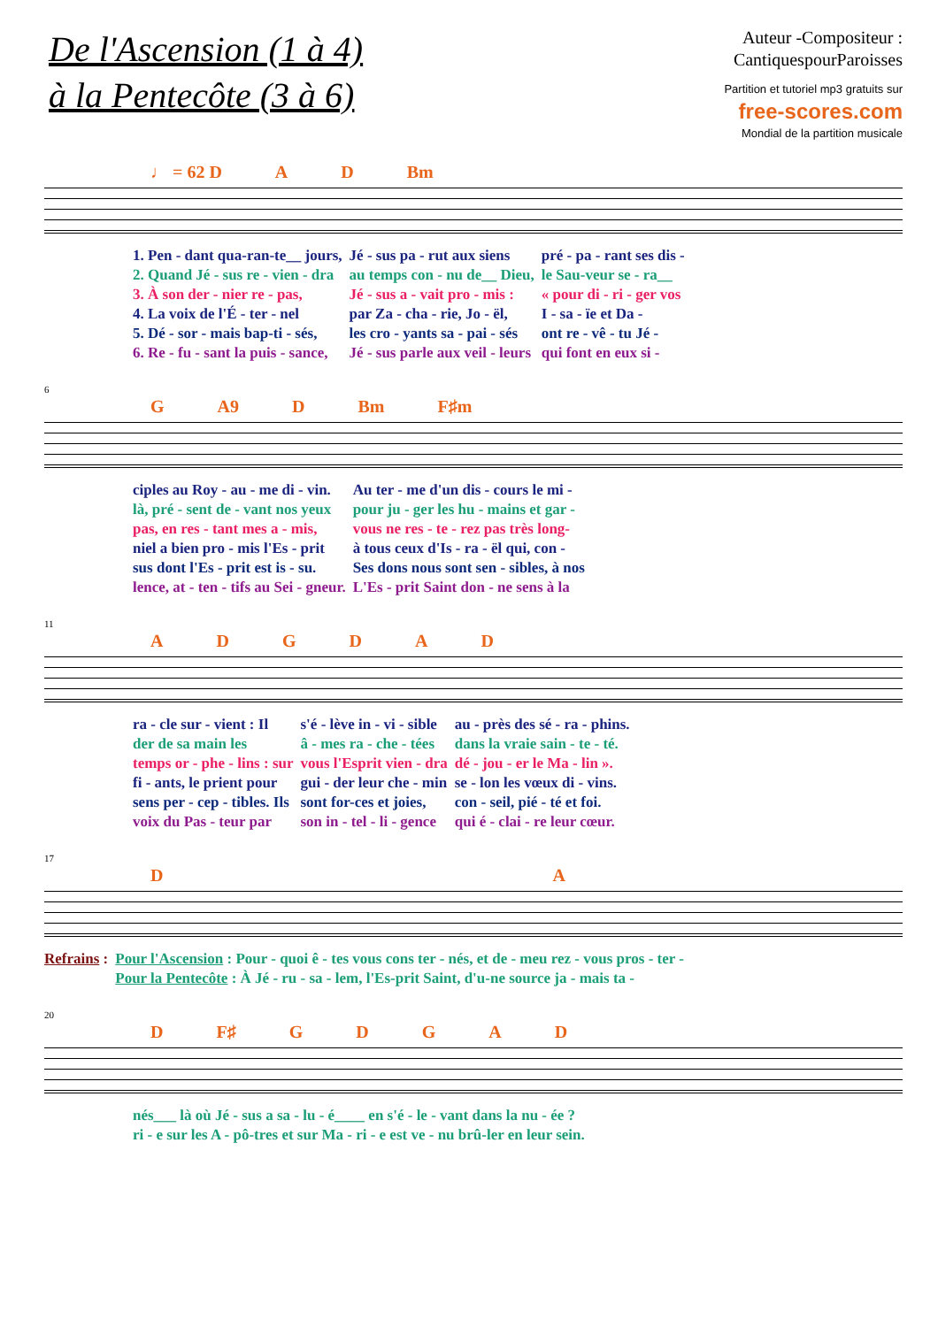De l'Ascension (1 à 4)
à la Pentecôte (3 à 6)
Auteur -Compositeur :
CantiquespourParoisses
Partition et tutoriel mp3 gratuits sur
free-scores.com
Mondial de la partition musicale
♩ = 62 D AD Bm
| 1. Pen - dant qua-ran-te__ jours, | Jé - sus pa - rut aux siens | pré - pa - rant ses dis - |
| 2. Quand Jé - sus re - vien - dra | au temps con - nu de__ Dieu, | le Sau-veur se - ra__ |
| 3. À son der - nier re - pas, | Jé - sus a - vait pro - mis : | « pour di - ri - ger vos |
| 4. La voix de l'É - ter - nel | par Za - cha - rie, Jo - ël, | I - sa - ïe et Da - |
| 5. Dé - sor - mais bap-ti - sés, | les cro - yants sa - pai - sés | ont re - vê - tu Jé - |
| 6. Re - fu - sant la puis - sance, | Jé - sus parle aux veil - leurs | qui font en eux si - |
6
G A9 D Bm F♯m
| ciples au Roy - au - me di - vin. | Au ter - me d'un dis - cours le mi - |
| là, pré - sent de - vant nos yeux | pour ju - ger les hu - mains et gar - |
| pas, en res - tant mes a - mis, | vous ne res - te - rez pas très long- |
| niel a bien pro - mis l'Es - prit | à tous ceux d'Is - ra - ël qui, con - |
| sus dont l'Es - prit est is - su. | Ses dons nous sont sen - sibles, à nos |
| lence, at - ten - tifs au Sei - gneur. | L'Es - prit Saint don - ne sens à la |
11
ADGDAD
| ra - cle sur - vient : Il | s'é - lève in - vi - sible | au - près des sé - ra - phins. |
| der de sa main les | â - mes ra - che - tées | dans la vraie sain - te - té. |
| temps or - phe - lins : sur | vous l'Esprit vien - dra | dé - jou - er le Ma - lin ». |
| fi - ants, le prient pour | gui - der leur che - min | se - lon les vœux di - vins. |
| sens per - cep - tibles. Ils | sont for-ces et joies, | con - seil, pié - té et foi. |
| voix du Pas - teur par | son in - tel - li - gence | qui é - clai - re leur cœur. |
17
DA
| Refrains : | Pour l'Ascension : Pour - quoi ê - tes vous cons ter - nés, et de - meu rez - vous pros - ter - |
| | Pour la Pentecôte : À Jé - ru - sa - lem, l'Es-prit Saint, d'u-ne source ja - mais ta - |
20
D F♯ GDGAD
| nés___ là où Jé - sus a sa - lu - é____ en s'é - le - vant dans la nu - ée ? |
| ri - e sur les A - pô-tres et sur Ma - ri - e est ve - nu brû-ler en leur sein. |